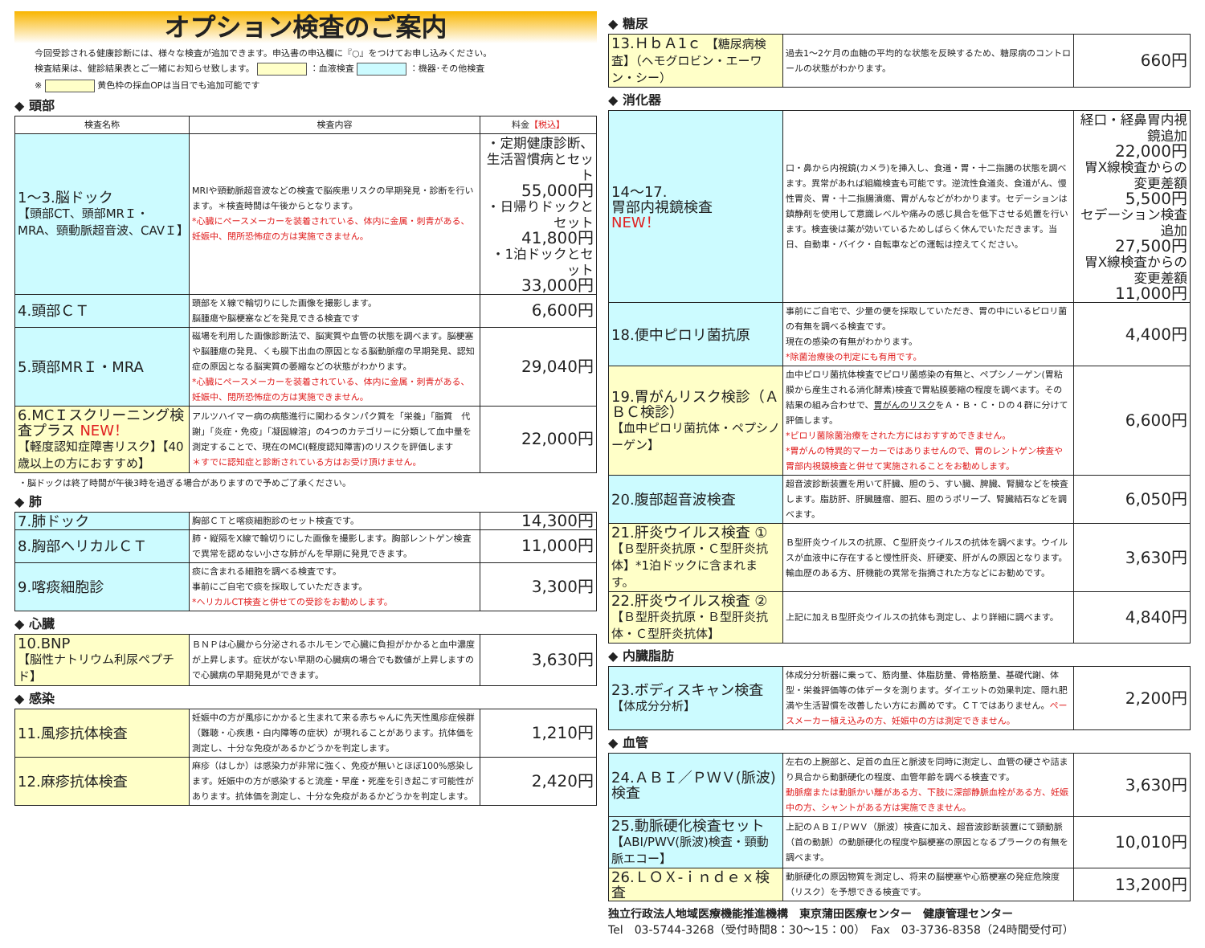オプション検査のご案内
今回受診される健康診断には、様々な検査が追加できます。申込書の申込欄に『○』をつけてお申し込みください。
検査結果は、健診結果表とご一緒にお知らせ致します。 ：血液検査 ：機器･その他検査
※ 黄色枠の採血OPは当日でも追加可能です
◆ 頭部
| 検査名称 | 検査内容 | 料金 【税込】 |
| --- | --- | --- |
| 1～3.脳ドック 【頭部CT、頭部MRＩ・MRA、頸動脈超音波、CAVＩ】 | MRIや頸動脈超音波などの検査で脳疾患リスクの早期発見・診断を行います。＊検査時間は午後からとなります。 *心臓にペースメーカーを装着されている、体内に金属・刺青がある、妊娠中、閉所恐怖症の方は実施できません。 | ・定期健康診断、生活習慣病とセット 55,000円 ・日帰りドックとセット 41,800円 ・1泊ドックとセット 33,000円 |
| 4.頭部ＣＴ | 頭部をＸ線で輪切りにした画像を撮影します。 脳腫瘍や脳梗塞などを発見できる検査です | 6,600円 |
| 5.頭部MRＩ・MRA | 磁場を利用した画像診断法で、脳実質や血管の状態を調べます。脳梗塞や脳腫瘍の発見、くも膜下出血の原因となる脳動脈瘤の早期発見、認知症の原因となる脳実質の萎縮などの状態がわかります。 *心臓にペースメーカーを装着されている、体内に金属・刺青がある、妊娠中、閉所恐怖症の方は実施できません。 | 29,040円 |
| 6.MCＩスクリーニング検査プラス NEW！ 【軽度認知症障害リスク】【40歳以上の方におすすめ】 | アルツハイマー病の病態進行に関わるタンパク質を「栄養」「脂質 代謝」「炎症・免疫」「凝固線溶」の4つのカテゴリーに分類して血中量を測定することで、現在のMCI(軽度認知障害)のリスクを評価します ＊すでに認知症と診断されている方はお受け頂けません。 | 22,000円 |
・脳ドックは終了時間が午後3時を過ぎる場合がありますので予めご了承ください。
◆ 肺
| 7.肺ドック | 胸部ＣＴと喀痰細胞診のセット検査です。 | 14,300円 |
| 8.胸部ヘリカルＣＴ | 肺・縦隔をX線で輪切りにした画像を撮影します。胸部レントゲン検査で異常を認めない小さな肺がんを早期に発見できます。 | 11,000円 |
| 9.喀痰細胞診 | 痰に含まれる細胞を調べる検査です。 事前にご自宅で痰を採取していただきます。 *ヘリカルCT検査と併せての受診をお勧めします。 | 3,300円 |
◆ 心臓
| 10.BNP 【脳性ナトリウム利尿ペプチド】 | ＢＮＰは心臓から分泌されるホルモンで心臓に負担がかかると血中濃度が上昇します。症状がない早期の心臓病の場合でも数値が上昇しますので心臓病の早期発見ができます。 | 3,630円 |
◆ 感染
| 11.風疹抗体検査 | 妊娠中の方が風疹にかかると生まれて来る赤ちゃんに先天性風疹症候群（難聴・心疾患・白内障等の症状）が現れることがあります。抗体価を測定し、十分な免疫があるかどうかを判定します。 | 1,210円 |
| 12.麻疹抗体検査 | 麻疹（はしか）は感染力が非常に強く、免疫が無いとほぼ100%感染します。妊娠中の方が感染すると流産・早産・死産を引き起こす可能性があります。抗体価を測定し、十分な免疫があるかどうかを判定します。 | 2,420円 |
◆ 糖尿
| 13.ＨｂＡ1ｃ 【糖尿病検査】（ヘモグロビン・エーワン・シー） | 過去1～2ケ月の血糖の平均的な状態を反映するため、糖尿病のコントロールの状態がわかります。 | 660円 |
◆ 消化器
| 14～17. 胃部内視鏡検査 NEW！ | 口・鼻から内視鏡(カメラ)を挿入し、食道・胃・十二指腸の状態を調べます。異常があれば組織検査も可能です。逆流性食道炎、食道がん、慢性胃炎、胃・十二指腸潰瘍、胃がんなどがわかります。セデーションは鎮静剤を使用して意識レベルや痛みの感じ具合を低下させる処置を行います。検査後は薬が効いているためしばらく休んでいただきます。当日、自動車・バイク・自転車などの運転は控えてください。 | 経口・経鼻胃内視鏡追加 22,000円 胃X線検査からの変更差額 5,500円 セデーション検査追加 27,500円 胃X線検査からの変更差額 11,000円 |
| 18.便中ピロリ菌抗原 | 事前にご自宅で、少量の便を採取していただき、胃の中にいるピロリ菌の有無を調べる検査です。 現在の感染の有無がわかります。 *除菌治療後の判定にも有用です。 | 4,400円 |
| 19.胃がんリスク検診（ＡＢＣ検診） 【血中ピロリ菌抗体・ペプシノーゲン】 | 血中ピロリ菌抗体検査でピロリ菌感染の有無と、ペプシノーゲン(胃粘膜から産生される消化酵素)検査で胃粘膜萎縮の程度を調べます。その結果の組み合わせで、 胃がんのリスク をＡ・Ｂ・Ｃ・Ｄの４群に分けて評価します。 *ピロリ菌除菌治療をされた方にはおすすめできません。 *胃がんの特異的マーカーではありませんので、胃のレントゲン検査や胃部内視鏡検査と併せて実施されることをお勧めします。 | 6,600円 |
| 20.腹部超音波検査 | 超音波診断装置を用いて肝臓、胆のう、すい臓、脾臓、腎臓などを検査します。脂肪肝、肝臓腫瘤、胆石、胆のうポリープ、腎臓結石などを調べます。 | 6,050円 |
| 21.肝炎ウイルス検査 ① 【Ｂ型肝炎抗原・Ｃ型肝炎抗体】*1泊ドックに含まれます。 | Ｂ型肝炎ウイルスの抗原、Ｃ型肝炎ウイルスの抗体を調べます。ウイルスが血液中に存在すると慢性肝炎、肝硬変、肝がんの原因となります。輸血歴のある方、肝機能の異常を指摘された方などにお勧めです。 | 3,630円 |
| 22.肝炎ウイルス検査 ② 【Ｂ型肝炎抗原・Ｂ型肝炎抗体・Ｃ型肝炎抗体】 | 上記に加えＢ型肝炎ウイルスの抗体も測定し、より詳細に調べます。 | 4,840円 |
◆ 内臓脂肪
| 23.ボディスキャン検査 【体成分分析】 | 体成分分析器に乗って、筋肉量、体脂肪量、骨格筋量、基礎代謝、体型・栄養評価等の体データを測ります。ダイエットの効果判定、隠れ肥満や生活習慣を改善したい方にお薦めです。ＣＴではありません。 ペースメーカー植え込みの方、妊娠中の方は測定できません。 | 2,200円 |
◆ 血管
| 24.ＡＢＩ／ＰＷＶ(脈波)検査 | 左右の上腕部と、足首の血圧と脈波を同時に測定し、血管の硬さや詰まり具合から動脈硬化の程度、血管年齢を調べる検査です。 動脈瘤または動脈かい離がある方、下肢に深部静脈血栓がある方、妊娠中の方、シャントがある方は実施できません。 | 3,630円 |
| 25.動脈硬化検査セット 【ABI/PWV(脈波)検査・頸動脈エコー】 | 上記のＡＢＩ/ＰＷＶ（脈波）検査に加え、超音波診断装置にて頸動脈（首の動脈）の動脈硬化の程度や脳梗塞の原因となるプラークの有無を調べます。 | 10,010円 |
| 26.ＬＯＸ-ｉｎｄｅｘ検査 | 動脈硬化の原因物質を測定し、将来の脳梗塞や心筋梗塞の発症危険度（リスク）を予想できる検査です。 | 13,200円 |
独立行政法人地域医療機能推進機構　東京蒲田医療センター　健康管理センター
Tel　03-5744-3268（受付時間8：30～15：00）　Fax　03-3736-8358（24時間受付可）